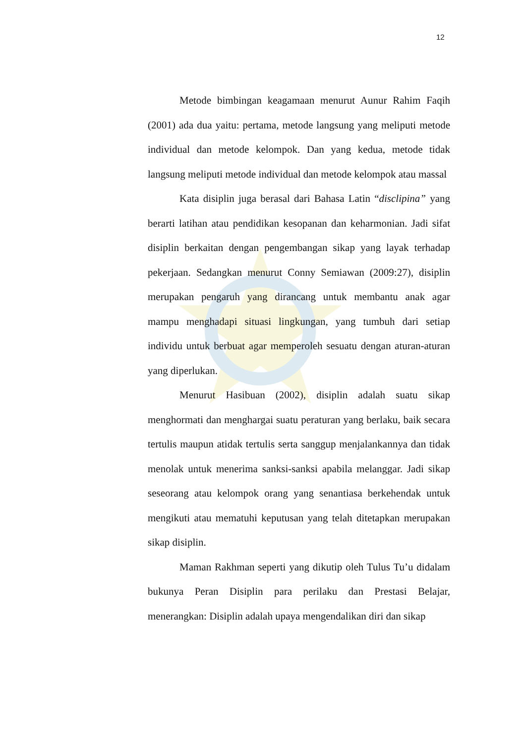12
Metode bimbingan keagamaan menurut Aunur Rahim Faqih (2001) ada dua yaitu: pertama, metode langsung yang meliputi metode individual dan metode kelompok. Dan yang kedua, metode tidak langsung meliputi metode individual dan metode kelompok atau massal
Kata disiplin juga berasal dari Bahasa Latin “disclipina” yang berarti latihan atau pendidikan kesopanan dan keharmonian. Jadi sifat disiplin berkaitan dengan pengembangan sikap yang layak terhadap pekerjaan. Sedangkan menurut Conny Semiawan (2009:27), disiplin merupakan pengaruh yang dirancang untuk membantu anak agar mampu menghadapi situasi lingkungan, yang tumbuh dari setiap individu untuk berbuat agar memperoleh sesuatu dengan aturan-aturan yang diperlukan.
Menurut Hasibuan (2002), disiplin adalah suatu sikap menghormati dan menghargai suatu peraturan yang berlaku, baik secara tertulis maupun atidak tertulis serta sanggup menjalankannya dan tidak menolak untuk menerima sanksi-sanksi apabila melanggar. Jadi sikap seseorang atau kelompok orang yang senantiasa berkehendak untuk mengikuti atau mematuhi keputusan yang telah ditetapkan merupakan sikap disiplin.
Maman Rakhman seperti yang dikutip oleh Tulus Tu’u didalam bukunya Peran Disiplin para perilaku dan Prestasi Belajar, menerangkan: Disiplin adalah upaya mengendalikan diri dan sikap